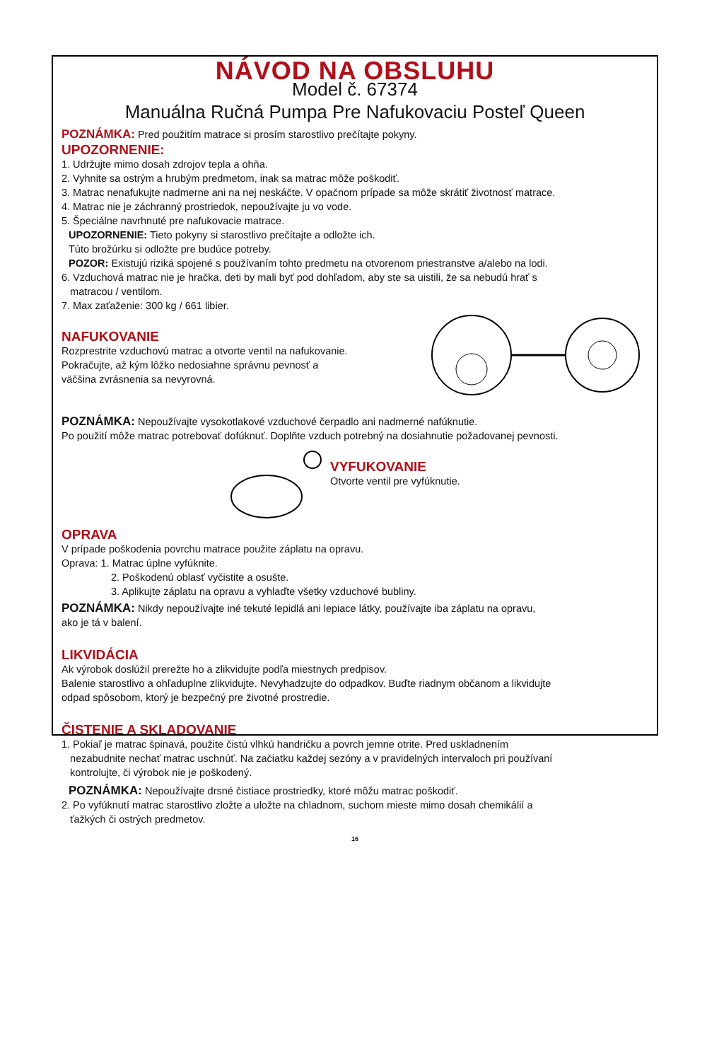NÁVOD NA OBSLUHU
Model č. 67374
Manuálna Ručná Pumpa Pre Nafukovaciu Posteľ Queen
POZNÁMKA: Pred použitím matrace si prosím starostlivo prečítajte pokyny.
UPOZORNENIE:
1. Udržujte mimo dosah zdrojov tepla a ohňa.
2. Vyhnite sa ostrým a hrubým predmetom, inak sa matrac môže poškodiť.
3. Matrac nenafukujte nadmerne ani na nej neskáčte. V opačnom prípade sa môže skrátiť životnosť matrace.
4. Matrac nie je záchranný prostriedok, nepoužívajte ju vo vode.
5. Špeciálne navrhnuté pre nafukovacie matrace.
UPOZORNENIE: Tieto pokyny si starostlivo prečítajte a odložte ich.
Túto brožúrku si odložte pre budúce potreby.
POZOR: Existujú riziká spojené s používaním tohto predmetu na otvorenom priestranstve a/alebo na lodi.
6. Vzduchová matrac nie je hračka, deti by mali byť pod dohľadom, aby ste sa uistili, že sa nebudú hrať s
matracou / ventilom.
7. Max zaťaženie: 300 kg / 661 libier.
NAFUKOVANIE
Rozprestrite vzduchovú matrac a otvorte ventil na nafukovanie.
Pokračujte, až kým lôžko nedosiahne správnu pevnosť a
väčšina zvrásnenia sa nevyrovná.
POZNÁMKA: Nepoužívajte vysokotlakové vzduchové čerpadlo ani nadmerné nafúknutie.
Po použití môže matrac potrebovať dofúknuť. Doplňte vzduch potrebný na dosiahnutie požadovanej pevnosti.
VYFUKOVANIE
Otvorte ventil pre vyfúknutie.
OPRAVA
V prípade poškodenia povrchu matrace použite záplatu na opravu.
Oprava: 1. Matrac úplne vyfúknite.
2. Poškodenú oblasť vyčistite a osušte.
3. Aplikujte záplatu na opravu a vyhlaďte všetky vzduchové bubliny.
POZNÁMKA: Nikdy nepoužívajte iné tekuté lepidlá ani lepiace látky, používajte iba záplatu na opravu,
ako je tá v balení.
LIKVIDÁCIA
Ak výrobok doslúžil prerežte ho a zlikvidujte podľa miestnych predpisov.
Balenie starostlivo a ohľaduplne zlikvidujte. Nevyhadzujte do odpadkov. Buďte riadnym občanom a likvidujte
odpad spôsobom, ktorý je bezpečný pre životné prostredie.
ČISTENIE A SKLADOVANIE
1. Pokiaľ je matrac špinavá, použite čistú vlhkú handričku a povrch jemne otrite. Pred uskladnením
nezabudnite nechať matrac uschnúť. Na začiatku každej sezóny a v pravidelných intervaloch pri používaní
kontrolujte, či výrobok nie je poškodený.
POZNÁMKA: Nepoužívajte drsné čistiace prostriedky, ktoré môžu matrac poškodiť.
2. Po vyfúknutí matrac starostlivo zložte a uložte na chladnom, suchom mieste mimo dosah chemikálií a
ťažkých či ostrých predmetov.
16